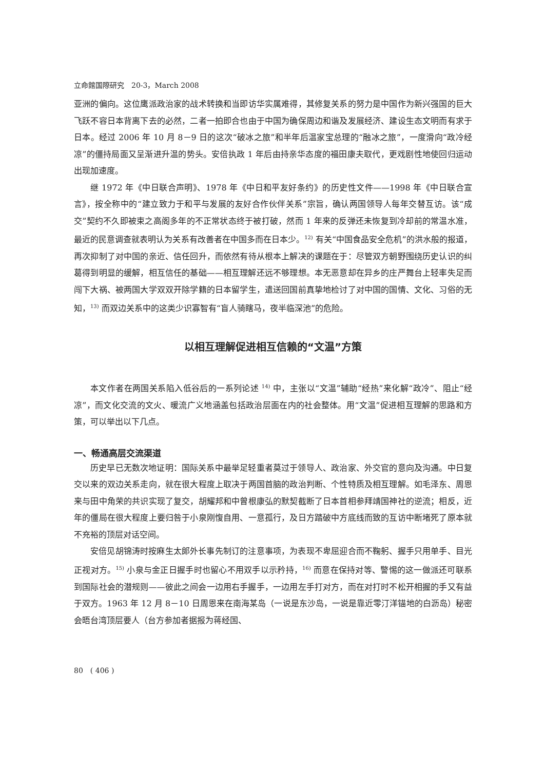立命館国際研究　20-3，March 2008
亚洲的偏向。这位鹰派政治家的战术转换和当即访华实属难得，其修复关系的努力是中国作为新兴强国的巨大飞跃不容日本背离下去的必然，二者一拍即合也由于中国为确保周边和谐及发展经济、建设生态文明而有求于日本。经过 2006 年 10 月 8－9 日的这次“破冰之旅”和半年后温家宝总理的“融冰之旅”，一度滑向“政冷经凉”的僵持局面又呈渐进升温的势头。安倍执政 1 年后由持亲华态度的福田康夫取代，更戏剧性地使回归运动出现加速度。
继 1972 年《中日联合声明》、1978 年《中日和平友好条约》的历史性文件——1998 年《中日联合宣言》，按全称中的“建立致力于和平与发展的友好合作伙伴关系”宗旨，确认两国领导人每年交替互访。该“成交”契约不久即被束之高阁多年的不正常状态终于被打破，然而 1 年来的反弹还未恢复到冷却前的常温水准，最近的民意调查就表明认为关系有改善者在中国多而在日本少。<sup>12)</sup> 有关“中国食品安全危机”的洪水般的报道，再次抑制了对中国的亲近、信任回升，而依然有待从根本上解决的课题在于：尽管双方朝野围绕历史认识的纠葛得到明显的缓解，相互信任的基础——相互理解还远不够理想。本无恶意却在异乡的庄严舞台上轻率失足而闯下大祸、被两国大学双双开除学籍的日本留学生，遣送回国前真挚地检讨了对中国的国情、文化、习俗的无知，<sup>13)</sup> 而双边关系中的这类少识寡智有“盲人骑瞎马，夜半临深池”的危险。
以相互理解促进相互信赖的“文温”方策
本文作者在两国关系陷入低谷后的一系列论述 <sup>14)</sup> 中，主张以“文温”辅助“经热”来化解“政冷”、阻止“经凉”，而文化交流的文火、暖流广义地涵盖包括政治层面在内的社会整体。用“文温”促进相互理解的思路和方策，可以举出以下几点。
一、畅通高层交流渠道
历史早已无数次地证明：国际关系中最举足轻重者莫过于领导人、政治家、外交官的意向及沟通。中日复交以来的双边关系走向，就在很大程度上取决于两国首脑的政治判断、个性特质及相互理解。如毛泽东、周恩来与田中角荣的共识实现了复交，胡耀邦和中曾根康弘的默契截断了日本首相参拜靖国神社的逆流；相反，近年的僵局在很大程度上要归咎于小泉刚愎自用、一意孤行，及日方踏破中方底线而致的互访中断堵死了原本就不充裕的顶层对话空间。
安倍见胡锦涛时按麻生太郎外长事先制订的注意事项，为表现不卑屈迎合而不鞠躬、握手只用单手、目光正视对方。<sup>15)</sup> 小泉与金正日握手时也留心不用双手以示矜持，<sup>16)</sup> 而意在保持对等、警惕的这一做派还可联系到国际社会的潜规则——彼此之间会一边用右手握手，一边用左手打对方，而在对打时不松开相握的手又有益于双方。1963 年 12 月 8－10 日周恩来在南海某岛（一说是东沙岛，一说是靠近零汀洋锚地的白沥岛）秘密会晤台湾顶层要人（台方参加者据报为蒋经国、
80　( 406 )